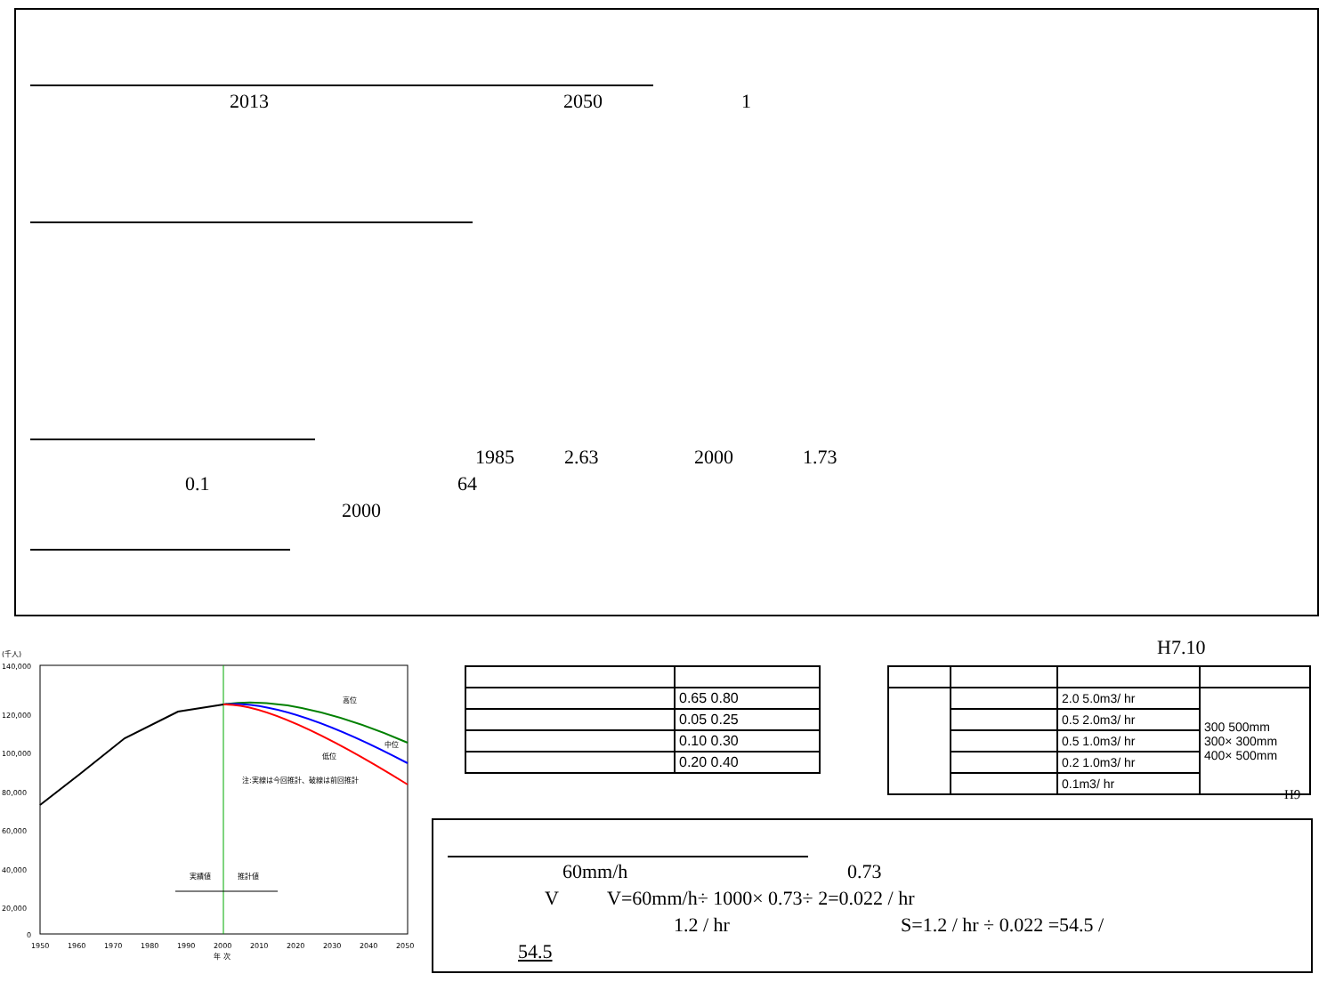2013 2050 1
1985 2.63 2000 1.73
0.1 64
2000
(千人)
140,000
120,000
100,000
80,000
60,000
40,000
20,000
0
1950
1960
1970
1980
1990
2000
2010
2020
2030
2040
2050
年 次
高位
中位
低位
注:実線は今回推計、破線は前回推計
実績値
推計値
H7.10
| | 0.65 0.80 |
| | 0.05 0.25 |
| | 0.10 0.30 |
| | 0.20 0.40 |
| | | 2.0 5.0m3/ hr | 300 500mm 300× 300mm 400× 500mm |
| | | 0.5 2.0m3/ hr | |
| | | 0.5 1.0m3/ hr | |
| | | 0.2 1.0m3/ hr | |
| | | 0.1m3/ hr | |
H9
60mm/h 0.73
V V=60mm/h÷ 1000× 0.73÷ 2=0.022 / hr
1.2 / hr S=1.2 / hr ÷ 0.022 =54.5 /
54.5